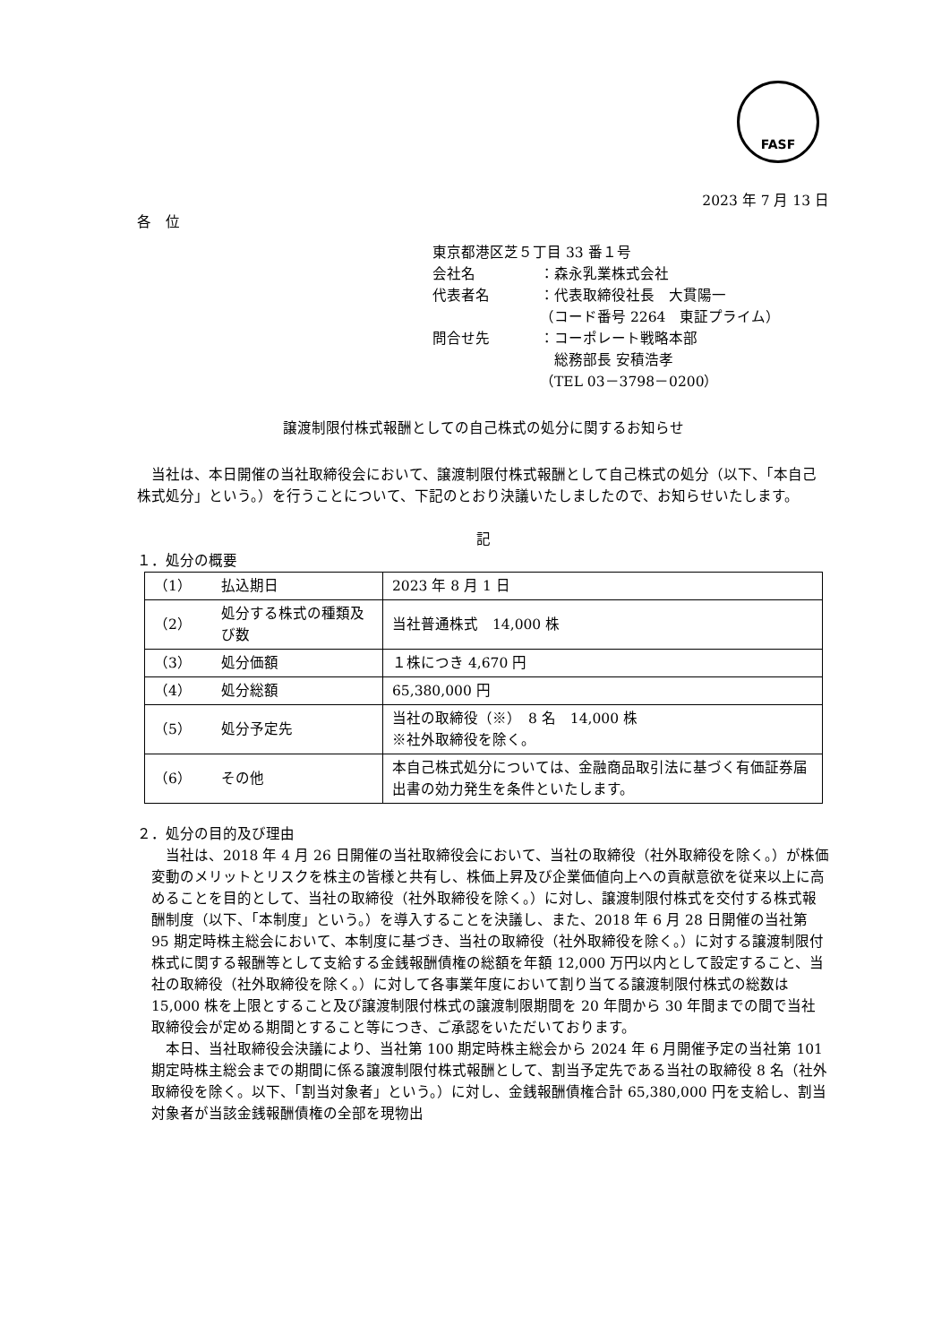FASF
2023 年 7 月 13 日
各　位
東京都港区芝５丁目 33 番１号
会社名 ：森永乳業株式会社
代表者名 ：代表取締役社長　大貫陽一
（コード番号 2264　東証プライム）
問合せ先 ：コーポレート戦略本部
　総務部長 安積浩孝
（TEL 03－3798－0200）
譲渡制限付株式報酬としての自己株式の処分に関するお知らせ
　当社は、本日開催の当社取締役会において、譲渡制限付株式報酬として自己株式の処分（以下、「本自己株式処分」という。）を行うことについて、下記のとおり決議いたしましたので、お知らせいたします。
記
１．処分の概要
| （1） | 払込期日 | 2023 年 8 月 1 日 |
| （2） | 処分する株式の種類及び数 | 当社普通株式 14,000 株 |
| （3） | 処分価額 | １株につき 4,670 円 |
| （4） | 処分総額 | 65,380,000 円 |
| （5） | 処分予定先 | 当社の取締役（※） 8 名 14,000 株 ※社外取締役を除く。 |
| （6） | その他 | 本自己株式処分については、金融商品取引法に基づく有価証券届出書の効力発生を条件といたします。 |
２．処分の目的及び理由
　当社は、2018 年 4 月 26 日開催の当社取締役会において、当社の取締役（社外取締役を除く。）が株価変動のメリットとリスクを株主の皆様と共有し、株価上昇及び企業価値向上への貢献意欲を従来以上に高めることを目的として、当社の取締役（社外取締役を除く。）に対し、譲渡制限付株式を交付する株式報酬制度（以下、「本制度」という。）を導入することを決議し、また、2018 年 6 月 28 日開催の当社第 95 期定時株主総会において、本制度に基づき、当社の取締役（社外取締役を除く。）に対する譲渡制限付株式に関する報酬等として支給する金銭報酬債権の総額を年額 12,000 万円以内として設定すること、当社の取締役（社外取締役を除く。）に対して各事業年度において割り当てる譲渡制限付株式の総数は 15,000 株を上限とすること及び譲渡制限付株式の譲渡制限期間を 20 年間から 30 年間までの間で当社取締役会が定める期間とすること等につき、ご承認をいただいております。
　本日、当社取締役会決議により、当社第 100 期定時株主総会から 2024 年 6 月開催予定の当社第 101 期定時株主総会までの期間に係る譲渡制限付株式報酬として、割当予定先である当社の取締役 8 名（社外取締役を除く。以下、「割当対象者」という。）に対し、金銭報酬債権合計 65,380,000 円を支給し、割当対象者が当該金銭報酬債権の全部を現物出